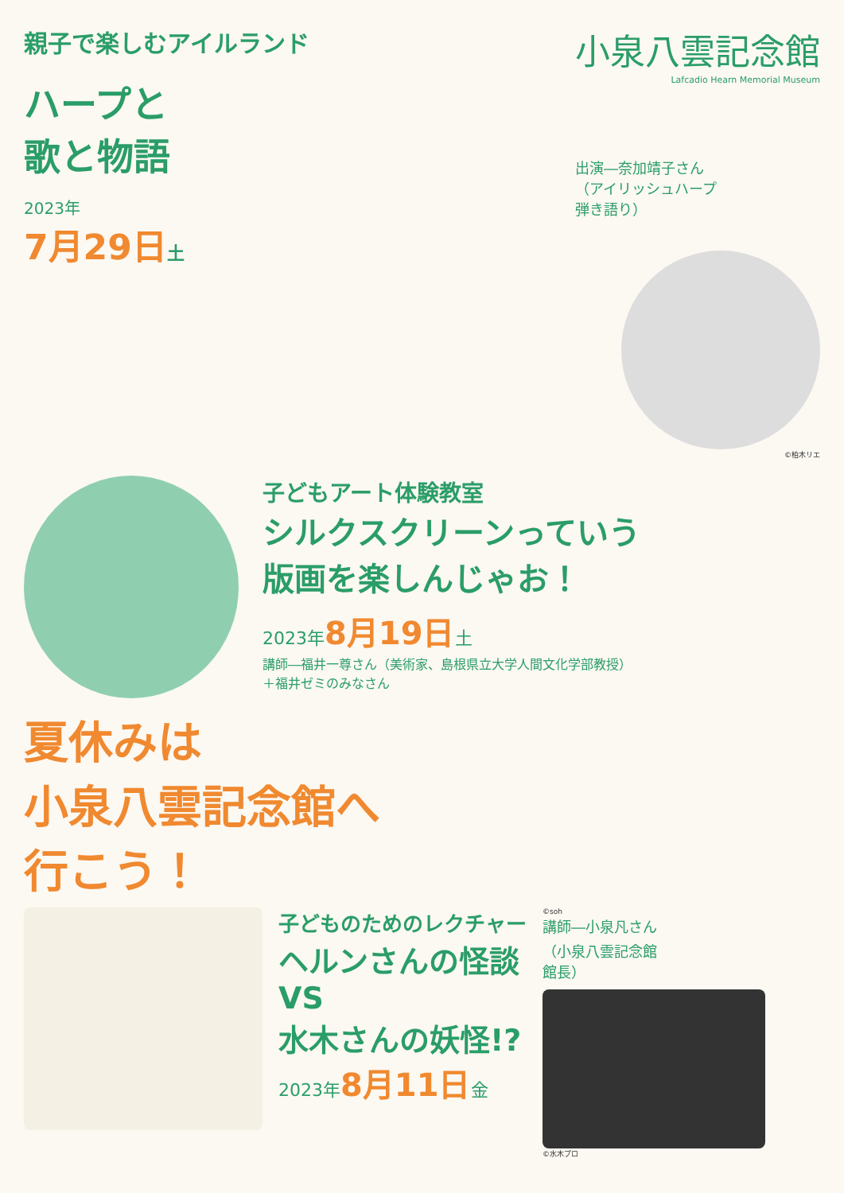親子で楽しむアイルランド
ハープと
歌と物語
2023年
7月29日土
小泉八雲記念館
Lafcadio Hearn Memorial Museum
出演―奈加靖子さん
（アイリッシュハープ
弾き語り）
©柏木リエ
子どもアート体験教室
シルクスクリーンっていう
版画を楽しんじゃお！
2023年8月19日土
講師―福井一尊さん（美術家、島根県立大学人間文化学部教授）
＋福井ゼミのみなさん
夏休みは
小泉八雲記念館へ
行こう！
子どものためのレクチャー
ヘルンさんの怪談
VS
水木さんの妖怪!?
2023年8月11日金
©soh
講師―小泉凡さん
（小泉八雲記念館
館長）
©水木プロ